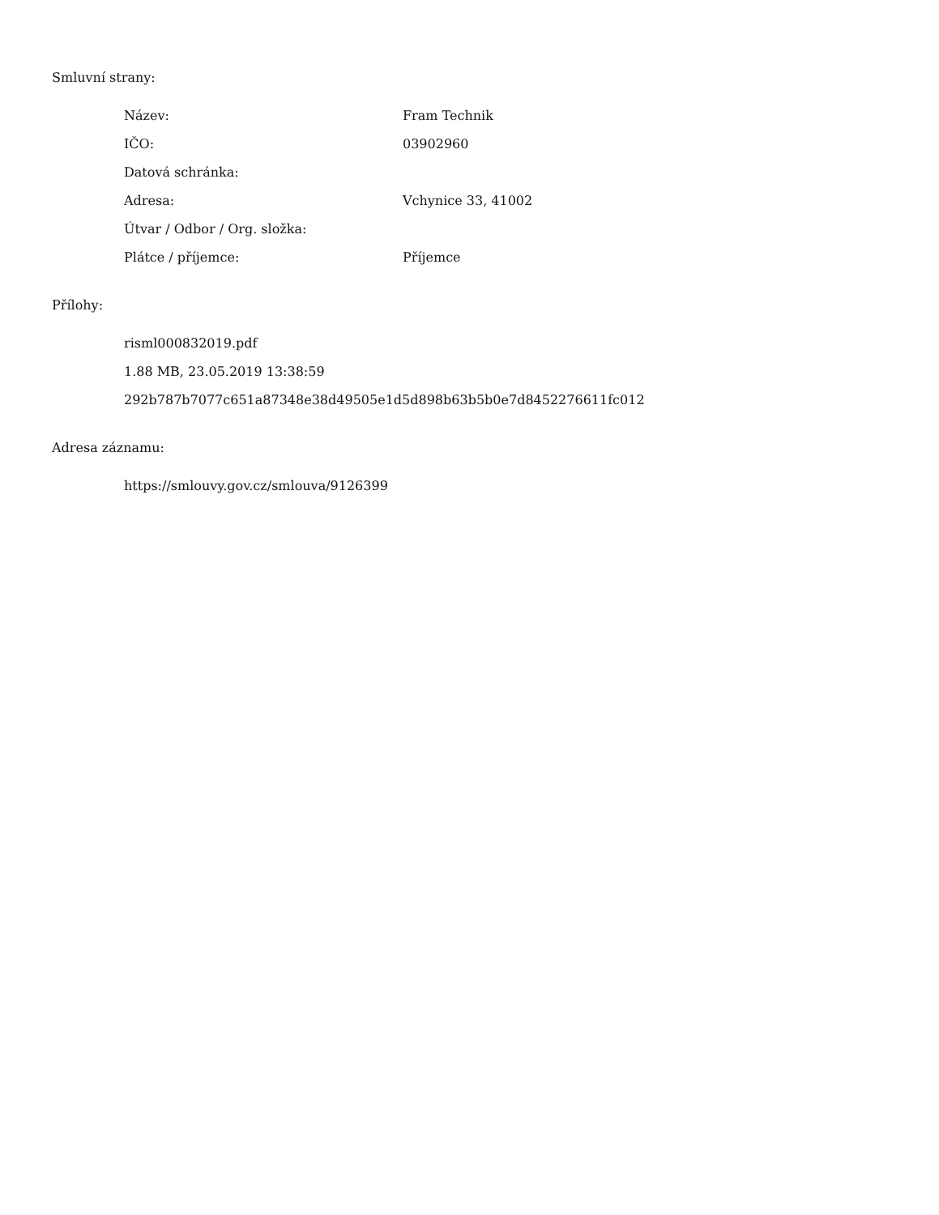Smluvní strany:
| Název: | Fram Technik |
| IČO: | 03902960 |
| Datová schránka: | |
| Adresa: | Vchynice 33, 41002 |
| Útvar / Odbor / Org. složka: | |
| Plátce / příjemce: | Příjemce |
Přílohy:
| risml000832019.pdf |
| 1.88 MB, 23.05.2019 13:38:59 |
| 292b787b7077c651a87348e38d49505e1d5d898b63b5b0e7d8452276611fc012 |
Adresa záznamu:
| https://smlouvy.gov.cz/smlouva/9126399 |